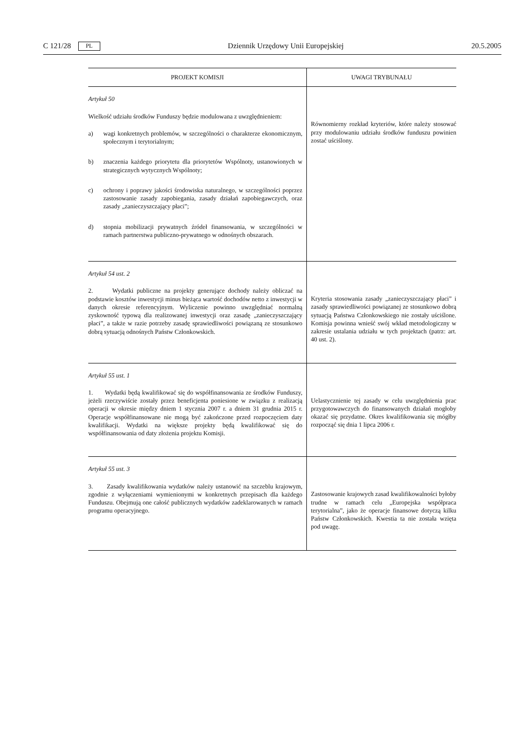C 121/28 PL Dziennik Urzędowy Unii Europejskiej 20.5.2005
| PROJEKT KOMISJI | UWAGI TRYBUNAŁU |
| --- | --- |
| Artykuł 50 Wielkość udziału środków Funduszy będzie modulowana z uwzględnieniem: a) wagi konkretnych problemów, w szczególności o charakterze ekonomicznym, społecznym i terytorialnym; b) znaczenia każdego priorytetu dla priorytetów Wspólnoty, ustanowionych w strategicznych wytycznych Wspólnoty; c) ochrony i poprawy jakości środowiska naturalnego, w szczególności poprzez zastosowanie zasady zapobiegania, zasady działań zapobiegawczych, oraz zasady „zanieczyszczający płaci”; d) stopnia mobilizacji prywatnych źródeł finansowania, w szczególności w ramach partnerstwa publiczno-prywatnego w odnośnych obszarach. | Równomierny rozkład kryteriów, które należy stosować przy modulowaniu udziału środków funduszu powinien zostać uściślony. |
| Artykuł 54 ust. 2 2. Wydatki publiczne na projekty generujące dochody należy obliczać na podstawie kosztów inwestycji minus bieżąca wartość dochodów netto z inwestycji w danych okresie referencyjnym. Wyliczenie powinno uwzględniać normalną zyskowność typową dla realizowanej inwestycji oraz zasadę „zanieczyszczający płaci”, a także w razie potrzeby zasadę sprawiedliwości powiązaną ze stosunkowo dobrą sytuacją odnośnych Państw Członkowskich. | Kryteria stosowania zasady „zanieczyszczający płaci” i zasady sprawiedliwości powiązanej ze stosunkowo dobrą sytuacją Państwa Członkowskiego nie zostały uściślone. Komisja powinna wnieść swój wkład metodologiczny w zakresie ustalania udziału w tych projektach (patrz: art. 40 ust. 2). |
| Artykuł 55 ust. 1 1. Wydatki będą kwalifikować się do współfinansowania ze środków Funduszy, jeżeli rzeczywiście zostały przez beneficjenta poniesione w związku z realizacją operacji w okresie między dniem 1 stycznia 2007 r. a dniem 31 grudnia 2015 r. Operacje współfinansowane nie mogą być zakończone przed rozpoczęciem daty kwalifikacji. Wydatki na większe projekty będą kwalifikować się do współfinansowania od daty złożenia projektu Komisji. | Uelastycznienie tej zasady w celu uwzględnienia prac przygotowawczych do finansowanych działań mogłoby okazać się przydatne. Okres kwalifikowania się mógłby rozpocząć się dnia 1 lipca 2006 r. |
| Artykuł 55 ust. 3 3. Zasady kwalifikowania wydatków należy ustanowić na szczeblu krajowym, zgodnie z wyłączeniami wymienionymi w konkretnych przepisach dla każdego Funduszu. Obejmują one całość publicznych wydatków zadeklarowanych w ramach programu operacyjnego. | Zastosowanie krajowych zasad kwalifikowalności byłoby trudne w ramach celu „Europejska współpraca terytorialna”, jako że operacje finansowe dotyczą kilku Państw Członkowskich. Kwestia ta nie została wzięta pod uwagę. |